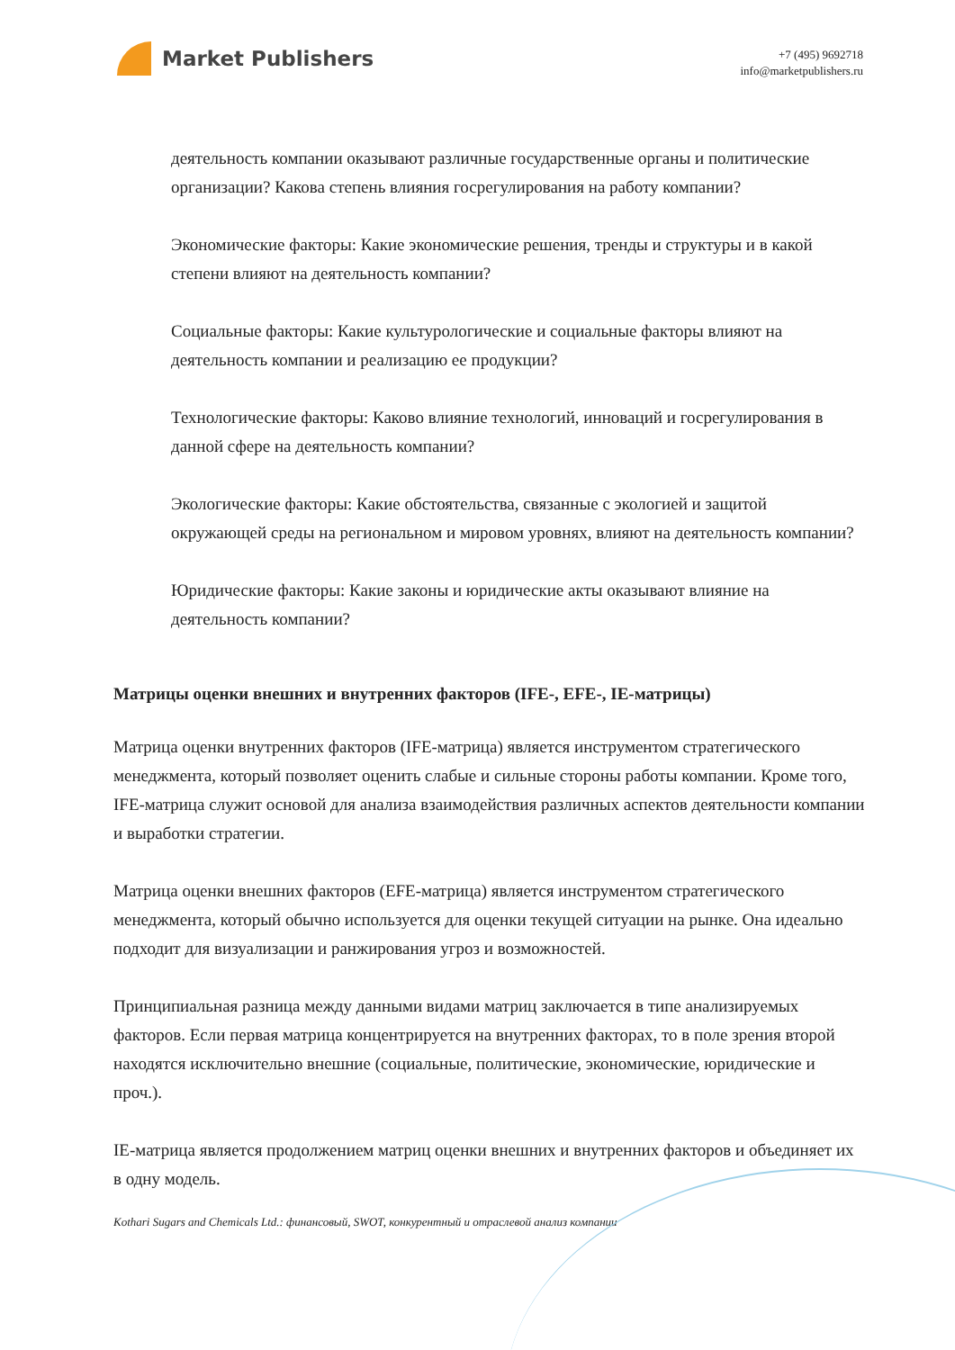Market Publishers
+7 (495) 9692718
info@marketpublishers.ru
деятельность компании оказывают различные государственные органы и политические организации? Какова степень влияния госрегулирования на работу компании?
Экономические факторы: Какие экономические решения, тренды и структуры и в какой степени влияют на деятельность компании?
Социальные факторы: Какие культурологические и социальные факторы влияют на деятельность компании и реализацию ее продукции?
Технологические факторы: Каково влияние технологий, инноваций и госрегулирования в данной сфере на деятельность компании?
Экологические факторы: Какие обстоятельства, связанные с экологией и защитой окружающей среды на региональном и мировом уровнях, влияют на деятельность компании?
Юридические факторы: Какие законы и юридические акты оказывают влияние на деятельность компании?
Матрицы оценки внешних и внутренних факторов (IFE-, EFE-, IE-матрицы)
Матрица оценки внутренних факторов (IFE-матрица) является инструментом стратегического менеджмента, который позволяет оценить слабые и сильные стороны работы компании. Кроме того, IFE-матрица служит основой для анализа взаимодействия различных аспектов деятельности компании и выработки стратегии.
Матрица оценки внешних факторов (EFE-матрица) является инструментом стратегического менеджмента, который обычно используется для оценки текущей ситуации на рынке. Она идеально подходит для визуализации и ранжирования угроз и возможностей.
Принципиальная разница между данными видами матриц заключается в типе анализируемых факторов. Если первая матрица концентрируется на внутренних факторах, то в поле зрения второй находятся исключительно внешние (социальные, политические, экономические, юридические и проч.).
IE-матрица является продолжением матриц оценки внешних и внутренних факторов и объединяет их в одну модель.
Kothari Sugars and Chemicals Ltd.: финансовый, SWOT, конкурентный и отраслевой анализ компании